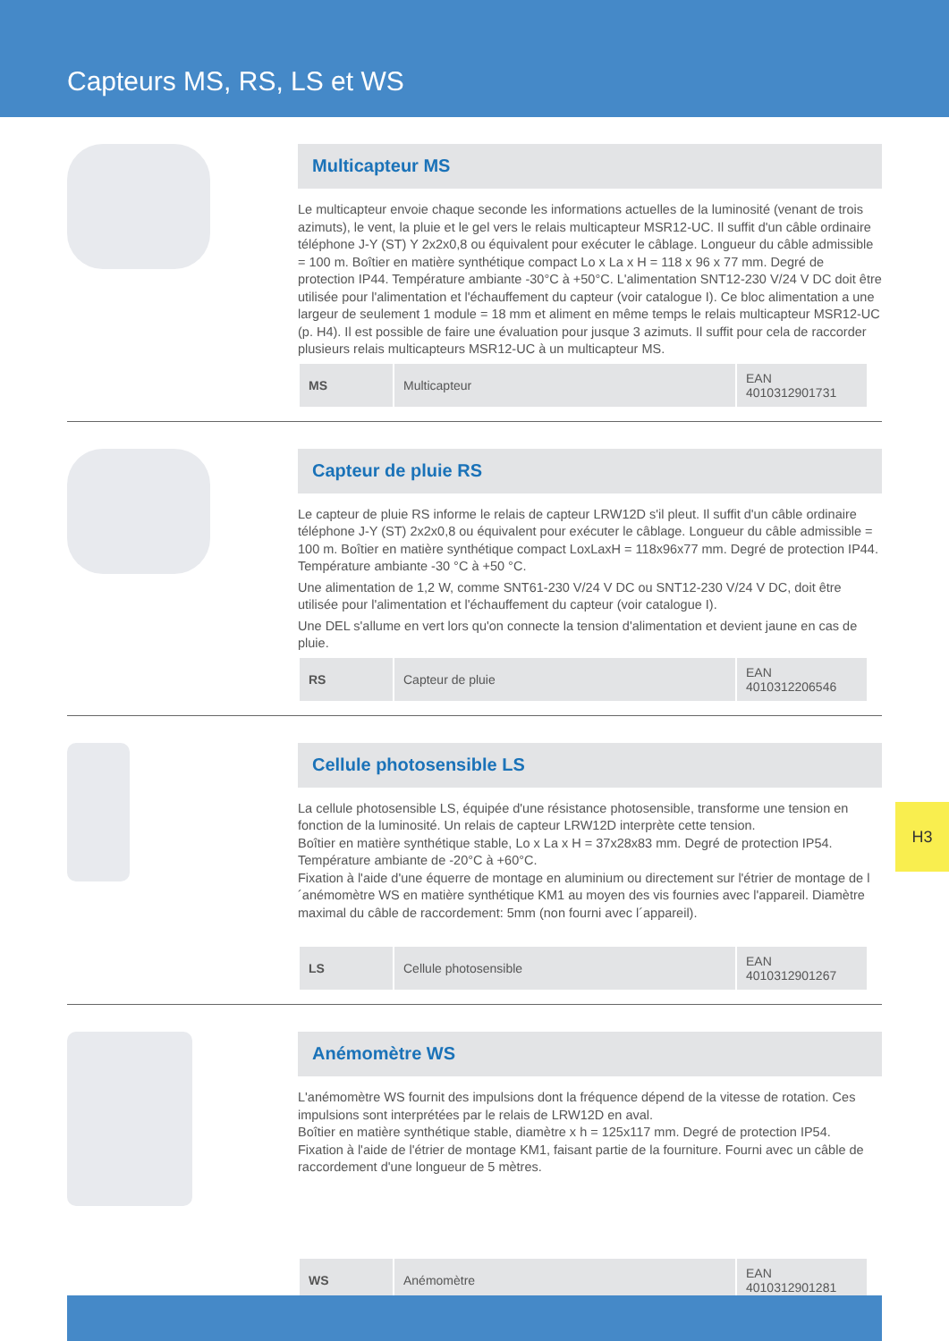Capteurs MS, RS, LS et WS
Multicapteur MS
Le multicapteur envoie chaque seconde les informations actuelles de la luminosité (venant de trois azimuts), le vent, la pluie et le gel vers le relais multicapteur MSR12-UC. Il suffit d'un câble ordinaire téléphone J-Y (ST) Y 2x2x0,8 ou équivalent pour exécuter le câblage. Longueur du câble admis­sible = 100 m. Boîtier en matière synthétique compact Lo x La x H = 118 x 96 x 77 mm. Degré de protection IP44. Température ambiante -30°C à +50°C. L'alimentation SNT12-230 V/24 V DC doit être utilisée pour l'alimentation et l'échauffement du capteur (voir catalogue I). Ce bloc alimentati­on a une largeur de seulement 1 module = 18 mm et aliment en même temps le relais multicap­teur MSR12-UC (p. H4). Il est possible de faire une évaluation pour jusque 3 azimuts. Il suffit pour cela de raccorder plusieurs relais multicapteurs MSR12-UC à un multicapteur MS.
| MS | Multicapteur | EAN 4010312901731 |
Capteur de pluie RS
Le capteur de pluie RS informe le relais de capteur LRW12D s'il pleut. Il suffit d'un câble ordi­naire téléphone J-Y (ST) 2x2x0,8 ou équivalent pour exécuter le câblage. Longueur du câble admissible = 100 m. Boîtier en matière synthétique compact LoxLaxH = 118x96x77 mm. Degré de protection IP44. Température ambiante -30 °C à +50 °C.
Une alimentation de 1,2 W, comme SNT61-230 V/24 V DC ou SNT12-230 V/24 V DC, doit être utilisée pour l'alimentation et l'échauffement du capteur (voir catalogue I).
Une DEL s'allume en vert lors qu'on connecte la tension d'alimentation et devient jaune en cas de pluie.
| RS | Capteur de pluie | EAN 4010312206546 |
Cellule photosensible LS
La cellule photosensible LS, équipée d'une résistance photosensible, transforme une tension en fonction de la luminosité. Un relais de capteur LRW12D interprète cette tension.
Boîtier en matière synthétique stable, Lo x La x H = 37x28x83 mm. Degré de protection IP54.
Température ambiante de -20°C à +60°C.
Fixation à l'aide d'une équerre de montage en aluminium ou directement sur l'étrier de montage de l´anémomètre WS en matière synthétique KM1 au moyen des vis fournies avec l'appareil. Diamètre maximal du câble de raccordement: 5mm (non fourni avec l´appareil).
| LS | Cellule photosensible | EAN 4010312901267 |
Anémomètre WS
L'anémomètre WS fournit des impulsions dont la fréquence dépend de la vitesse de rotation. Ces impulsions sont interprétées par le relais de LRW12D en aval.
Boîtier en matière synthétique stable, diamètre x h = 125x117 mm. Degré de protection IP54.
Fixation à l'aide de l'étrier de montage KM1, faisant partie de la fourniture. Fourni avec un câble de raccordement d'une longueur de 5 mètres.
| WS | Anémomètre | EAN 4010312901281 |
H3